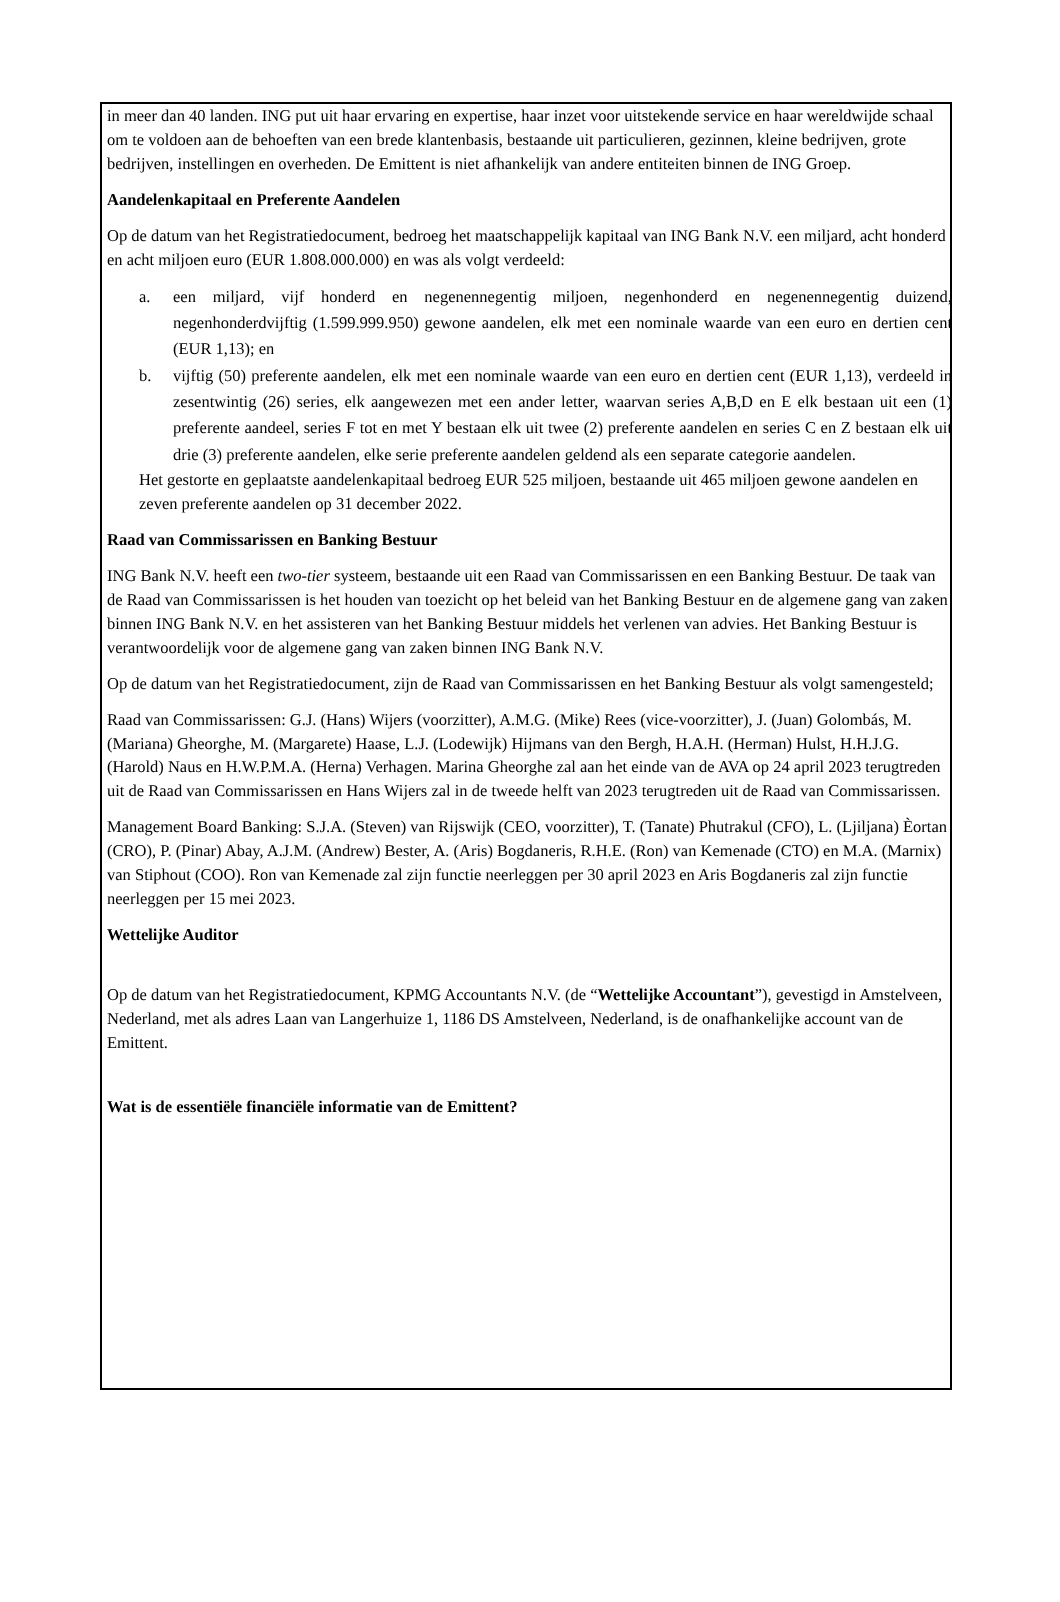in meer dan 40 landen. ING put uit haar ervaring en expertise, haar inzet voor uitstekende service en haar wereldwijde schaal om te voldoen aan de behoeften van een brede klantenbasis, bestaande uit particulieren, gezinnen, kleine bedrijven, grote bedrijven, instellingen en overheden. De Emittent is niet afhankelijk van andere entiteiten binnen de ING Groep.
Aandelenkapitaal en Preferente Aandelen
Op de datum van het Registratiedocument, bedroeg het maatschappelijk kapitaal van ING Bank N.V. een miljard, acht honderd en acht miljoen euro (EUR 1.808.000.000) en was als volgt verdeeld:
a. een miljard, vijf honderd en negenennegentig miljoen, negenhonderd en negenennegentig duizend, negenhonderdvijftig (1.599.999.950) gewone aandelen, elk met een nominale waarde van een euro en dertien cent (EUR 1,13); en
b. vijftig (50) preferente aandelen, elk met een nominale waarde van een euro en dertien cent (EUR 1,13), verdeeld in zesentwintig (26) series, elk aangewezen met een ander letter, waarvan series A,B,D en E elk bestaan uit een (1) preferente aandeel, series F tot en met Y bestaan elk uit twee (2) preferente aandelen en series C en Z bestaan elk uit drie (3) preferente aandelen, elke serie preferente aandelen geldend als een separate categorie aandelen.
Het gestorte en geplaatste aandelenkapitaal bedroeg EUR 525 miljoen, bestaande uit 465 miljoen gewone aandelen en zeven preferente aandelen op 31 december 2022.
Raad van Commissarissen en Banking Bestuur
ING Bank N.V. heeft een two-tier systeem, bestaande uit een Raad van Commissarissen en een Banking Bestuur. De taak van de Raad van Commissarissen is het houden van toezicht op het beleid van het Banking Bestuur en de algemene gang van zaken binnen ING Bank N.V. en het assisteren van het Banking Bestuur middels het verlenen van advies. Het Banking Bestuur is verantwoordelijk voor de algemene gang van zaken binnen ING Bank N.V.
Op de datum van het Registratiedocument, zijn de Raad van Commissarissen en het Banking Bestuur als volgt samengesteld;
Raad van Commissarissen: G.J. (Hans) Wijers (voorzitter), A.M.G. (Mike) Rees (vice-voorzitter), J. (Juan) Golombás, M. (Mariana) Gheorghe, M. (Margarete) Haase, L.J. (Lodewijk) Hijmans van den Bergh, H.A.H. (Herman) Hulst, H.H.J.G. (Harold) Naus en H.W.P.M.A. (Herna) Verhagen. Marina Gheorghe zal aan het einde van de AVA op 24 april 2023 terugtreden uit de Raad van Commissarissen en Hans Wijers zal in de tweede helft van 2023 terugtreden uit de Raad van Commissarissen.
Management Board Banking: S.J.A. (Steven) van Rijswijk (CEO, voorzitter), T. (Tanate) Phutrakul (CFO), L. (Ljiljana) Èortan (CRO), P. (Pinar) Abay, A.J.M. (Andrew) Bester, A. (Aris) Bogdaneris, R.H.E. (Ron) van Kemenade (CTO) en M.A. (Marnix) van Stiphout (COO). Ron van Kemenade zal zijn functie neerleggen per 30 april 2023 en Aris Bogdaneris zal zijn functie neerleggen per 15 mei 2023.
Wettelijke Auditor
Op de datum van het Registratiedocument, KPMG Accountants N.V. (de “Wettelijke Accountant”), gevestigd in Amstelveen, Nederland, met als adres Laan van Langerhuize 1, 1186 DS Amstelveen, Nederland, is de onafhankelijke account van de Emittent.
Wat is de essentiële financiële informatie van de Emittent?